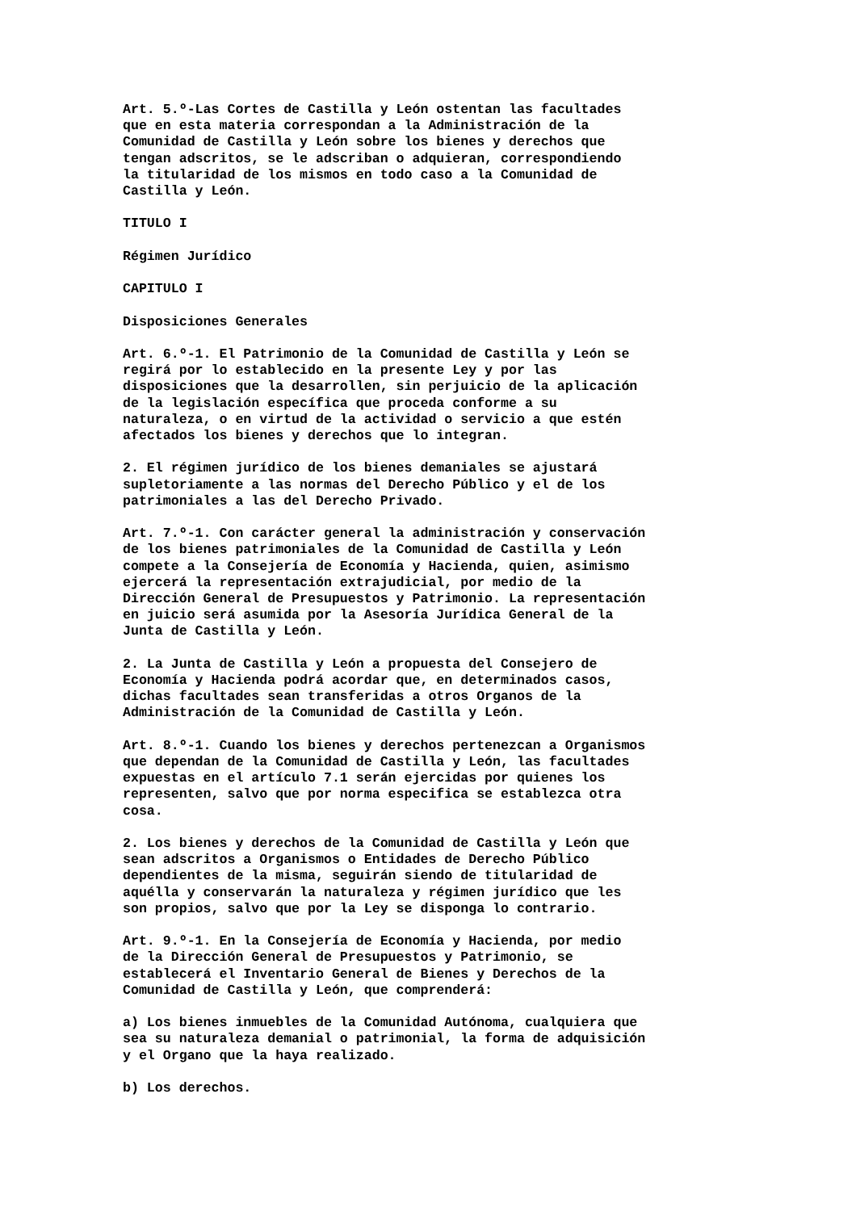Art. 5.º-Las Cortes de Castilla y León ostentan las facultades que en esta materia correspondan a la Administración de la Comunidad de Castilla y León sobre los bienes y derechos que tengan adscritos, se le adscriban o adquieran, correspondiendo la titularidad de los mismos en todo caso a la Comunidad de Castilla y León.
TITULO I
Régimen Jurídico
CAPITULO I
Disposiciones Generales
Art. 6.º-1. El Patrimonio de la Comunidad de Castilla y León se regirá por lo establecido en la presente Ley y por las disposiciones que la desarrollen, sin perjuicio de la aplicación de la legislación específica que proceda conforme a su naturaleza, o en virtud de la actividad o servicio a que estén afectados los bienes y derechos que lo integran.
2. El régimen jurídico de los bienes demaniales se ajustará supletoriamente a las normas del Derecho Público y el de los patrimoniales a las del Derecho Privado.
Art. 7.º-1. Con carácter general la administración y conservación de los bienes patrimoniales de la Comunidad de Castilla y León compete a la Consejería de Economía y Hacienda, quien, asimismo ejercerá la representación extrajudicial, por medio de la Dirección General de Presupuestos y Patrimonio. La representación en juicio será asumida por la Asesoría Jurídica General de la Junta de Castilla y León.
2. La Junta de Castilla y León a propuesta del Consejero de Economía y Hacienda podrá acordar que, en determinados casos, dichas facultades sean transferidas a otros Organos de la Administración de la Comunidad de Castilla y León.
Art. 8.º-1. Cuando los bienes y derechos pertenezcan a Organismos que dependan de la Comunidad de Castilla y León, las facultades expuestas en el artículo 7.1 serán ejercidas por quienes los representen, salvo que por norma especifica se establezca otra cosa.
2. Los bienes y derechos de la Comunidad de Castilla y León que sean adscritos a Organismos o Entidades de Derecho Público dependientes de la misma, seguirán siendo de titularidad de aquélla y conservarán la naturaleza y régimen jurídico que les son propios, salvo que por la Ley se disponga lo contrario.
Art. 9.º-1. En la Consejería de Economía y Hacienda, por medio de la Dirección General de Presupuestos y Patrimonio, se establecerá el Inventario General de Bienes y Derechos de la Comunidad de Castilla y León, que comprenderá:
a) Los bienes inmuebles de la Comunidad Autónoma, cualquiera que sea su naturaleza demanial o patrimonial, la forma de adquisición y el Organo que la haya realizado.
b) Los derechos.